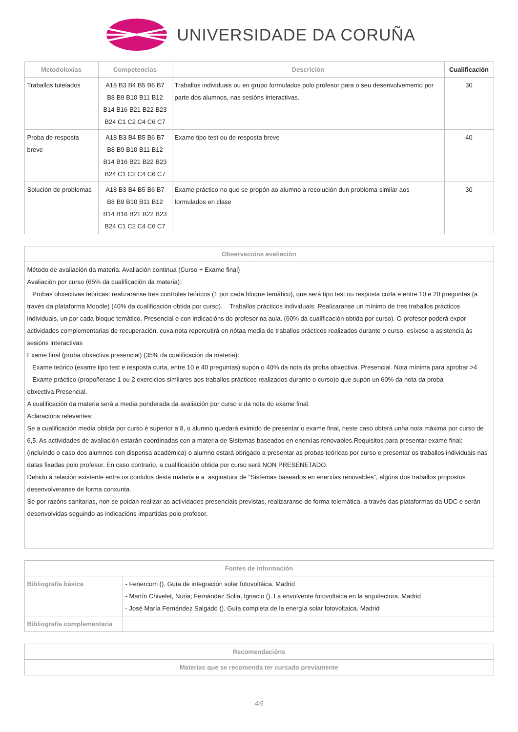UNIVERSIDADE DA CORUÑA
| Metodoloxías | Competencias | Descrición | Cualificación |
| --- | --- | --- | --- |
| Traballos tutelados | A18 B3 B4 B5 B6 B7 B8 B9 B10 B11 B12 B14 B16 B21 B22 B23 B24 C1 C2 C4 C6 C7 | Traballos individuais ou en grupo formulados polo profesor para o seu desenvolvemento por parte dos alumnos, nas sesións interactivas. | 30 |
| Proba de resposta breve | A18 B3 B4 B5 B6 B7 B8 B9 B10 B11 B12 B14 B16 B21 B22 B23 B24 C1 C2 C4 C6 C7 | Exame tipo test ou de resposta breve | 40 |
| Solución de problemas | A18 B3 B4 B5 B6 B7 B8 B9 B10 B11 B12 B14 B16 B21 B22 B23 B24 C1 C2 C4 C6 C7 | Exame práctico no que se propón ao alumno a resolución dun problema similar aos formulados en clase | 30 |
| Observacións avaliación |
| --- |
| Método de avaliación da materia: Avaliación continua (Curso + Exame final) Avaliación por curso (65% da cualificación da materia): Probas obxectivas teóricas: realizaranse tres controles teóricos (1 por cada bloque temático), que será tipo test ou resposta curta e entre 10 e 20 preguntas (a través da plataforma Moodle) (40% da cualificación obtida por curso). Traballos prácticos individuais: Realizaranse un mínimo de tres traballos prácticos individuais, un por cada bloque temático. Presencial e con indicacións do profesor na aula. (60% da cualificación obtida por curso). O profesor poderá expor actividades complementarias de recuperación, cuxa nota repercutirá en nótaa media de traballos prácticos realizados durante o curso, esíxese a asistencia ás sesións interactivas Exame final (proba obxectiva presencial) (35% da cualificación da materia): Exame teórico (exame tipo test e resposta curta, entre 10 e 40 preguntas) supón o 40% da nota da proba obxectiva. Presencial. Nota mínima para aprobar >4 Exame práctico (propoñerase 1 ou 2 exercicios similares aos traballos prácticos realizados durante o curso)o que supón un 60% da nota da proba obxectiva.Presencial. A cualificación da materia será a media ponderada da avaliación por curso e da nota do exame final. Aclaracións relevantes: Se a cualificación media obtida por curso é superior a 8, o alumno quedará eximido de presentar o exame final, neste caso obterá unha nota máxima por curso de 6,5. As actividades de avaliación estarán coordinadas con a materia de Sistemas baseados en enerxías renovables.Requisitos para presentar exame final: (incluíndo o caso dos alumnos con dispensa académica) o alumno estará obrigado a presentar as probas teóricas por curso e presentar os traballos individuais nas datas fixadas polo profesor. En caso contrario, a cualificación obtida por curso será NON PRESENETADO. Debido á relación existente entre os contidos desta materia e a asginatura de "Sistemas baseados en enerxías renovables", algúns dos traballos propostos desenvolveranse de forma conxunta. Se por razóns sanitarias, non se poidan realizar as actividades presenciais previstas, realizaranse de forma telemática, a través das plataformas da UDC e serán desenvolvidas seguindo as indicacións impartidas polo profesor. |
| Fontes de información | |
| --- | --- |
| Bibliografía básica | - Fenercom (). Guía de integración solar fotovoltáica. Madrid - Martín Chivelet, Nuria; Fernández Solla, Ignacio (). La envolvente fotovoltaica en la arquitectura. Madrid - José María Fernández Salgado (). Guía completa de la energía solar fotovoltaica. Madrid |
| Bibliografía complementaria | |
| Recomendacións |
| --- |
| Materias que se recomenda ter cursado previamente |
4/5